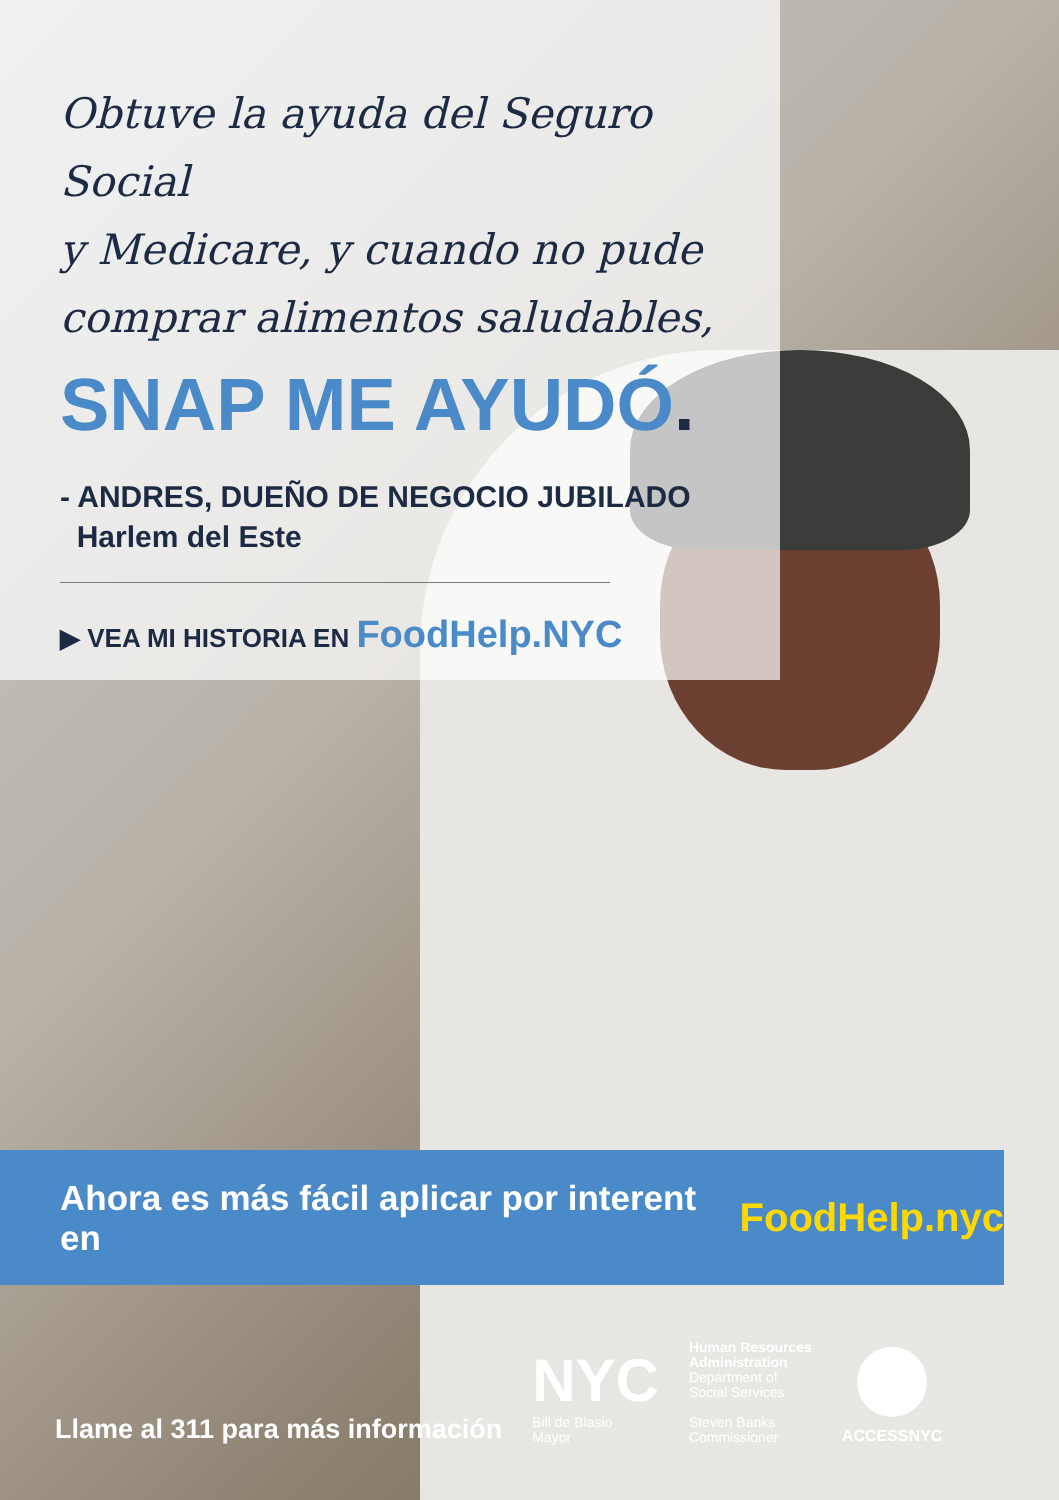Obtuve la ayuda del Seguro Social
y Medicare, y cuando no pude
comprar alimentos saludables,
SNAP ME AYUDÓ.
- ANDRES, DUEÑO DE NEGOCIO JUBILADO
Harlem del Este
▶ VEA MI HISTORIA EN FoodHelp.NYC
Ahora es más fácil aplicar por interent en FoodHelp.nyc
Llame al 311 para más información
NYC
Bill de Blasio
Mayor
Human Resources
Administration
Department of
Social Services
Steven Banks
Commissioner
ACCESSNYC